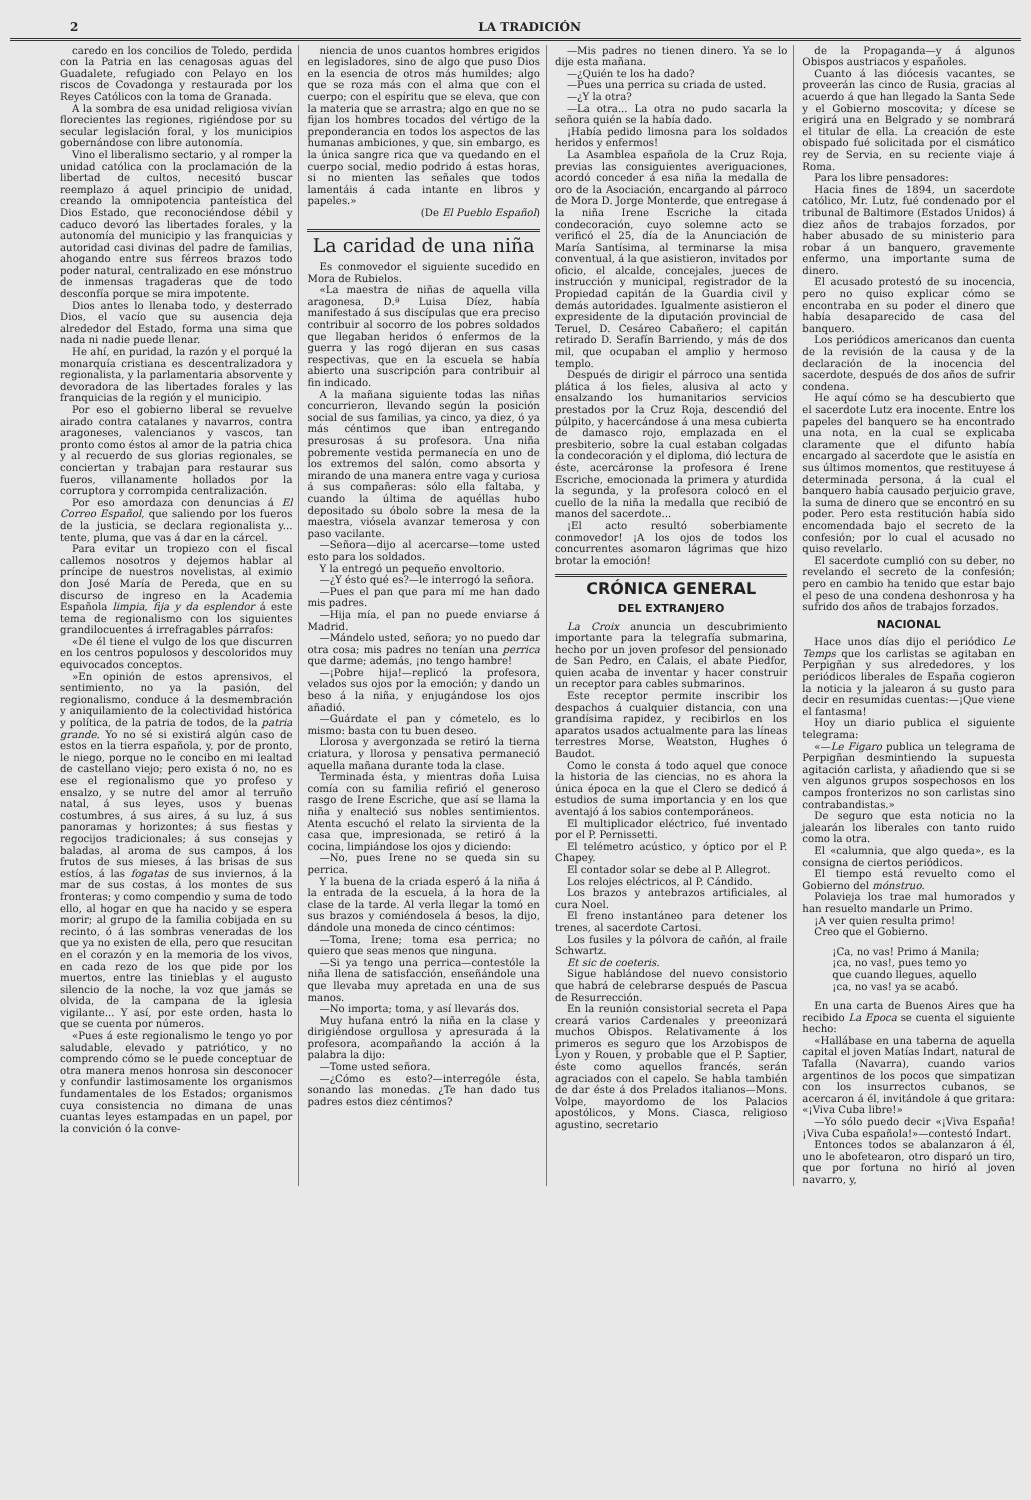2 LA TRADICIÓN
caredo en los concilios de Toledo, perdida con la Patria en las cenagosas aguas del Guadalete, refugiado con Pelayo en los riscos de Covadonga y restaurada por los Reyes Católicos con la toma de Granada.
A la sombra de esa unidad religiosa vivían florecientes las regiones, rigiéndose por su secular legislación foral, y los municipios gobernándose con libre autonomía.
Vino el liberalismo sectario, y al romper la unidad católica con la proclamación de la libertad de cultos, necesitó buscar reemplazo á aquel principio de unidad, creando la omnipotencia panteística del Dios Estado, que reconociéndose débil y caduco devoró las libertades forales, y la autonomía del municipio y las franquicias y autoridad casi divinas del padre de familias, ahogando entre sus férreos brazos todo poder natural, centralizado en ese mónstruo de inmensas tragaderas que de todo desconfía porque se mira impotente.
Dios antes lo llenaba todo, y desterrado Dios, el vacío que su ausencia deja alrededor del Estado, forma una sima que nada ni nadie puede llenar.
He ahí, en puridad, la razón y el porqué la monarquía cristiana es descentralizadora y regionalista, y la parlamentaria absorvente y devoradora de las libertades forales y las franquicias de la región y el municipio.
Por eso el gobierno liberal se revuelve airado contra catalanes y navarros, contra aragoneses, valencianos y vascos, tan pronto como éstos al amor de la patria chica y al recuerdo de sus glorias regionales, se conciertan y trabajan para restaurar sus fueros, villanamente hollados por la corruptora y corrompida centralización.
Por eso amordaza con denuncias á El Correo Español, que saliendo por los fueros de la justicia, se declara regionalista y... tente, pluma, que vas á dar en la cárcel.
Para evitar un tropiezo con el fiscal callemos nosotros y dejemos hablar al príncipe de nuestros novelistas, al eximio don José María de Pereda, que en su discurso de ingreso en la Academia Española limpia, fija y da esplendor á este tema de regionalismo con los siguientes grandilocuentes á irrefragables párrafos:
«De él tiene el vulgo de los que discurren en los centros populosos y descoloridos muy equivocados conceptos.
»En opinión de estos aprensivos, el sentimiento, no ya la pasión, del regionalismo, conduce á la desmembración y aniquilamiento de la colectividad histórica y política, de la patria de todos, de la patria grande. Yo no sé si existirá algún caso de estos en la tierra española, y, por de pronto, le niego, porque no le concibo en mi lealtad de castellano viejo; pero exista ó no, no es ese el regionalismo que yo profeso y ensalzo, y se nutre del amor al terruño natal, á sus leyes, usos y buenas costumbres, á sus aires, á su luz, á sus panoramas y horizontes; á sus fiestas y regocijos tradicionales; á sus consejas y baladas, al aroma de sus campos, á los frutos de sus mieses, á las brisas de sus estíos, á las fogatas de sus inviernos, á la mar de sus costas, á los montes de sus fronteras; y como compendio y suma de todo ello, al hogar en que ha nacido y se espera morir; al grupo de la familia cobijada en su recinto, ó á las sombras veneradas de los que ya no existen de ella, pero que resucitan en el corazón y en la memoria de los vivos, en cada rezo de los que pide por los muertos, entre las tinieblas y el augusto silencio de la noche, la voz que jamás se olvida, de la campana de la iglesia vigilante... Y así, por este orden, hasta lo que se cuenta por números.
«Pues á este regionalismo le tengo yo por saludable, elevado y patriótico, y no comprendo cómo se le puede conceptuar de otra manera menos honrosa sin desconocer y confundir lastimosamente los organismos fundamentales de los Estados; organismos cuya consistencia no dimana de unas cuantas leyes estampadas en un papel, por la convición ó la conve-
niencia de unos cuantos hombres erigidos en legisladores, sino de algo que puso Dios en la esencia de otros más humildes; algo que se roza más con el alma que con el cuerpo; con el espíritu que se eleva, que con la materia que se arrastra; algo en que no se fijan los hombres tocados del vértigo de la preponderancia en todos los aspectos de las humanas ambiciones, y que, sin embargo, es la única sangre rica que va quedando en el cuerpo social, medio podrido á estas horas, si no mienten las señales que todos lamentáis á cada intante en libros y papeles.»
(De El Pueblo Español)
La caridad de una niña
Es conmovedor el siguiente sucedido en Mora de Rubielos.
«La maestra de niñas de aquella villa aragonesa, D.ª Luisa Díez, había manifestado á sus discípulas que era preciso contribuir al socorro de los pobres soldados que llegaban heridos ó enfermos de la guerra y las rogó dijeran en sus casas respectivas, que en la escuela se había abierto una suscripción para contribuir al fin indicado.
A la mañana siguiente todas las niñas concurrieron, llevando según la posición social de sus familias, ya cinco, ya diez, ó ya más céntimos que iban entregando presurosas á su profesora. Una niña pobremente vestida permanecía en uno de los extremos del salón, como absorta y mirando de una manera entre vaga y curiosa á sus compañeras: sólo ella faltaba, y cuando la última de aquéllas hubo depositado su óbolo sobre la mesa de la maestra, viósela avanzar temerosa y con paso vacilante.
—Señora—dijo al acercarse—tome usted esto para los soldados.
Y la entregó un pequeño envoltorio.
—¿Y ésto qué es?—le interrogó la señora.
—Pues el pan que para mí me han dado mis padres.
—Hija mía, el pan no puede enviarse á Madrid.
—Mándelo usted, señora; yo no puedo dar otra cosa; mis padres no tenían una perrica que darme; además, ¡no tengo hambre!
—¡Pobre hija!—replicó la profesora, velados sus ojos por la emoción; y dando un beso á la niña, y enjugándose los ojos añadió.
—Guárdate el pan y cómetelo, es lo mismo: basta con tu buen deseo.
Llorosa y avergonzada se retiró la tierna criatura, y llorosa y pensativa permaneció aquella mañana durante toda la clase.
Terminada ésta, y mientras doña Luisa comía con su familia refirió el generoso rasgo de Irene Escriche, que así se llama la niña y enalteció sus nobles sentimientos. Atenta escuchó el relato la sirvienta de la casa que, impresionada, se retiró á la cocina, limpiándose los ojos y diciendo:
—No, pues Irene no se queda sin su perrica.
Y la buena de la criada esperó á la niña á la entrada de la escuela, á la hora de la clase de la tarde. Al verla llegar la tomó en sus brazos y comiéndosela á besos, la dijo, dándole una moneda de cinco céntimos:
—Toma, Irene; toma esa perrica; no quiero que seas menos que ninguna.
—Si ya tengo una perrica—contestóle la niña llena de satisfacción, enseñándole una que llevaba muy apretada en una de sus manos.
—No importa; toma, y así llevarás dos.
Muy hufana entró la niña en la clase y dirigiéndose orgullosa y apresurada á la profesora, acompañando la acción á la palabra la dijo:
—Tome usted señora.
—¿Cómo es esto?—interrególe ésta, sonando las monedas. ¿Te han dado tus padres estos diez céntimos?
—Mis padres no tienen dinero. Ya se lo dije esta mañana.
—¿Quién te los ha dado?
—Pues una perrica su criada de usted.
—¿Y la otra?
—La otra... La otra no pudo sacarla la señora quién se la había dado.
¡Había pedido limosna para los soldados heridos y enfermos!
La Asamblea española de la Cruz Roja, previas las consiguientes averiguaciones, acordó conceder á esa niña la medalla de oro de la Asociación, encargando al párroco de Mora D. Jorge Monterde, que entregase á la niña Irene Escriche la citada condecoración, cuyo solemne acto se verificó el 25, día de la Anunciación de María Santísima, al terminarse la misa conventual, á la que asistieron, invitados por oficio, el alcalde, concejales, jueces de instrucción y municipal, registrador de la Propiedad capitán de la Guardia civil y demás autoridades. Igualmente asistieron el expresidente de la diputación provincial de Teruel, D. Cesáreo Cabañero; el capitán retirado D. Serafín Barriendo, y más de dos mil, que ocupaban el amplio y hermoso templo.
Después de dirigir el párroco una sentida plática á los fieles, alusiva al acto y ensalzando los humanitarios servicios prestados por la Cruz Roja, descendió del púlpito, y hacercándose á una mesa cubierta de damasco rojo, emplazada en el presbiterio, sobre la cual estaban colgadas la condecoración y el diploma, dió lectura de éste, acercáronse la profesora é Irene Escriche, emocionada la primera y aturdida la segunda, y la profesora colocó en el cuello de la niña la medalla que recibió de manos del sacerdote...
¡El acto resultó soberbiamente conmovedor! ¡A los ojos de todos los concurrentes asomaron lágrimas que hizo brotar la emoción!
CRÓNICA GENERAL
DEL EXTRANJERO
La Croix anuncia un descubrimiento importante para la telegrafía submarina, hecho por un joven profesor del pensionado de San Pedro, en Calais, el abate Piedfor, quien acaba de inventar y hacer construir un receptor para cables submarinos.
Este receptor permite inscribir los despachos á cualquier distancia, con una grandísima rapidez, y recibirlos en los aparatos usados actualmente para las líneas terrestres Morse, Weatston, Hughes ó Baudot.
Como le consta á todo aquel que conoce la historia de las ciencias, no es ahora la única época en la que el Clero se dedicó á estudios de suma importancia y en los que aventajó á los sabios contemporáneos.
El multiplicador eléctrico, fué inventado por el P. Pernissetti.
El telémetro acústico, y óptico por el P. Chapey.
El contador solar se debe al P. Allegrot.
Los relojes eléctricos, al P. Cándido.
Los brazos y antebrazos artificiales, al cura Noel.
El freno instantáneo para detener los trenes, al sacerdote Cartosi.
Los fusiles y la pólvora de cañón, al fraile Schwartz.
Et sic de coeteris.
Sigue hablándose del nuevo consistorio que habrá de celebrarse después de Pascua de Resurrección.
En la reunión consistorial secreta el Papa creará varios Cardenales y preeonizará muchos Obispos. Relativamente á los primeros es seguro que los Arzobispos de Lyon y Rouen, y probable que el P. Saptier, éste como aquellos francés, serán agraciados con el capelo. Se habla también de dar éste á dos Prelados italianos—Mons. Volpe, mayordomo de los Palacios apostólicos, y Mons. Ciasca, religioso agustino, secretario
de la Propaganda—y á algunos Obispos austriacos y españoles.
Cuanto á las diócesis vacantes, se proveerán las cinco de Rusia, gracias al acuerdo á que han llegado la Santa Sede y el Gobierno moscovita; y dícese se erigirá una en Belgrado y se nombrará el titular de ella. La creación de este obispado fué solicitada por el cismático rey de Servia, en su reciente viaje á Roma.
Para los libre pensadores:
Hacia fines de 1894, un sacerdote católico, Mr. Lutz, fué condenado por el tribunal de Baltimore (Estados Unidos) á diez años de trabajos forzados, por haber abusado de su ministerio para robar á un banquero, gravemente enfermo, una importante suma de dinero.
El acusado protestó de su inocencia, pero no quiso explicar cómo se encontraba en su poder el dinero que había desaparecido de casa del banquero.
Los periódicos americanos dan cuenta de la revisión de la causa y de la declaración de la inocencia del sacerdote, después de dos años de sufrir condena.
He aquí cómo se ha descubierto que el sacerdote Lutz era inocente. Entre los papeles del banquero se ha encontrado una nota, en la cual se explicaba claramente que el difunto había encargado al sacerdote que le asistía en sus últimos momentos, que restituyese á determinada persona, á la cual el banquero había causado perjuicio grave, la suma de dinero que se encontró en su poder. Pero esta restitución había sido encomendada bajo el secreto de la confesión; por lo cual el acusado no quiso revelarlo.
El sacerdote cumplió con su deber, no revelando el secreto de la confesión; pero en cambio ha tenido que estar bajo el peso de una condena deshonrosa y ha sufrido dos años de trabajos forzados.
NACIONAL
Hace unos días dijo el periódico Le Temps que los carlistas se agitaban en Perpigñan y sus alrededores, y los periódicos liberales de España cogieron la noticia y la jalearon á su gusto para decir en resumidas cuentas:—¡Que viene el fantasma!
Hoy un diario publica el siguiente telegrama:
«—Le Figaro publica un telegrama de Perpigñan desmintiendo la supuesta agitación carlista, y añadiendo que si se ven algunos grupos sospechosos en los campos fronterizos no son carlistas sino contrabandistas.»
De seguro que esta noticia no la jalearán los liberales con tanto ruido como la otra.
El «calumnia, que algo queda», es la consigna de ciertos periódicos.
El tiempo está revuelto como el Gobierno del mónstruo.
Polavieja los trae mal humorados y han resuelto mandarle un Primo.
¡A ver quien resulta primo!
Creo que el Gobierno.
¡Ca, no vas! Primo á Manila;
¡ca, no vas!, pues temo yo
que cuando llegues, aquello
¡ca, no vas! ya se acabó.
En una carta de Buenos Aires que ha recibido La Epoca se cuenta el siguiente hecho:
«Hallábase en una taberna de aquella capital el joven Matías Indart, natural de Tafalla (Navarra), cuando varios argentinos de los pocos que simpatizan con los insurrectos cubanos, se acercaron á él, invitándole á que gritara: «¡Viva Cuba libre!»
—Yo sólo puedo decir «¡Viva España! ¡Viva Cuba española!»—contestó Indart.
Entonces todos se abalanzaron á él, uno le abofetearon, otro disparó un tiro, que por fortuna no hirió al joven navarro, y,